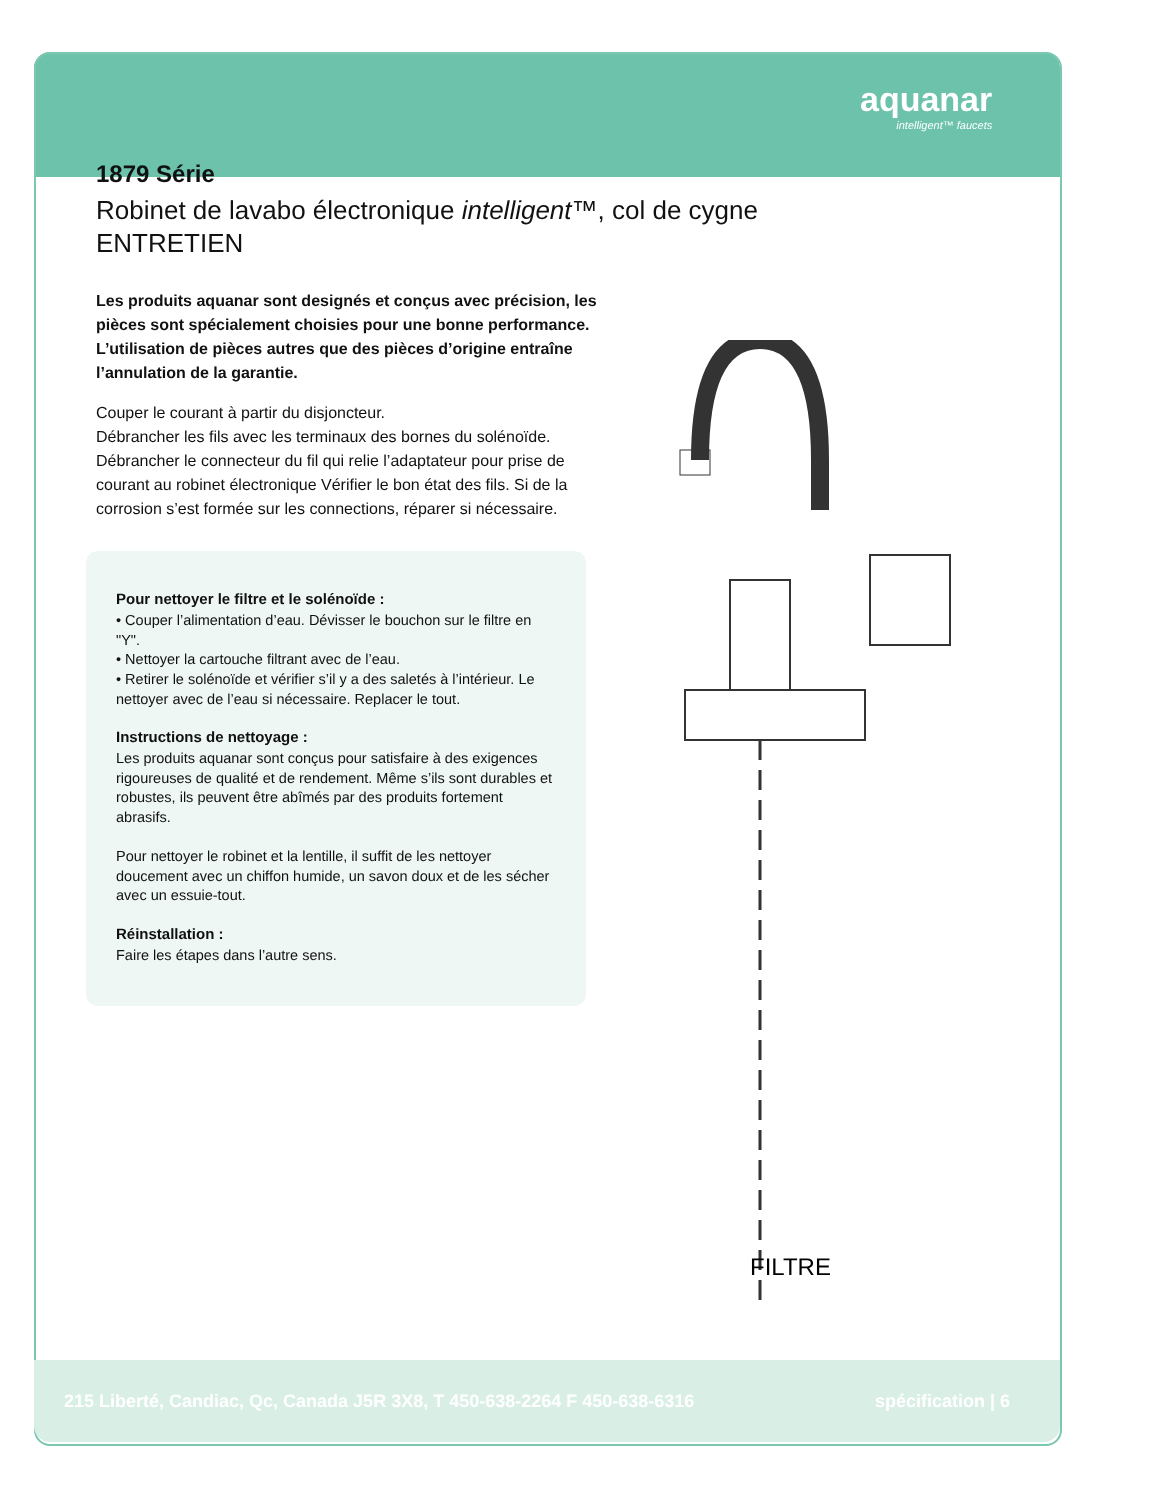aquanar
intelligent™ faucets
1879 Série
Robinet de lavabo électronique intelligent™, col de cygne
ENTRETIEN
Les produits aquanar sont designés et conçus avec précision, les pièces sont spécialement choisies pour une bonne performance. L’utilisation de pièces autres que des pièces d’origine entraîne l’annulation de la garantie.
Couper le courant à partir du disjoncteur.
Débrancher les fils avec les terminaux des bornes du solénoïde. Débrancher le connecteur du fil qui relie l’adaptateur pour prise de courant au robinet électronique Vérifier le bon état des fils. Si de la corrosion s’est formée sur les connections, réparer si nécessaire.
Pour nettoyer le filtre et le solénoïde :
• Couper l’alimentation d’eau. Dévisser le bouchon sur le filtre en "Y".
• Nettoyer la cartouche filtrant avec de l’eau.
• Retirer le solénoïde et vérifier s’il y a des saletés à l’intérieur. Le nettoyer avec de l’eau si nécessaire. Replacer le tout.
Instructions de nettoyage :
Les produits aquanar sont conçus pour satisfaire à des exigences rigoureuses de qualité et de rendement. Même s’ils sont durables et robustes, ils peuvent être abîmés par des produits fortement abrasifs.
Pour nettoyer le robinet et la lentille, il suffit de les nettoyer doucement avec un chiffon humide, un savon doux et de les sécher avec un essuie-tout.
Réinstallation :
Faire les étapes dans l’autre sens.
FILTRE
215 Liberté, Candiac, Qc, Canada J5R 3X8, T 450-638-2264 F 450-638-6316 spécification | 6